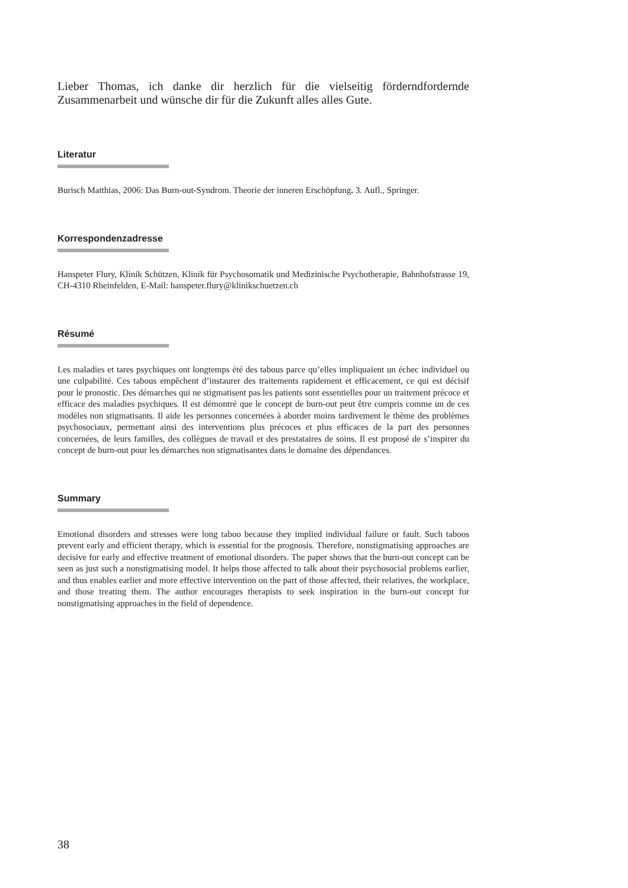Lieber Thomas, ich danke dir herzlich für die vielseitig förderndfordernde Zusammenarbeit und wünsche dir für die Zukunft alles alles Gute.
Literatur
Burisch Matthias, 2006: Das Burn-out-Syndrom. Theorie der inneren Erschöpfung. 3. Aufl., Springer.
Korrespondenzadresse
Hanspeter Flury, Klinik Schützen, Klinik für Psychosomatik und Medizinische Psychotherapie, Bahnhofstrasse 19, CH-4310 Rheinfelden, E-Mail: hanspeter.flury@klinikschuetzen.ch
Résumé
Les maladies et tares psychiques ont longtemps été des tabous parce qu’elles impliquaient un échec individuel ou une culpabilité. Ces tabous empêchent d’instaurer des traitements rapidement et efficacement, ce qui est décisif pour le pronostic. Des démarches qui ne stigmatisent pas les patients sont essentielles pour un traitement précoce et efficace des maladies psychiques. Il est démontré que le concept de burn-out peut être compris comme un de ces modèles non stigmatisants. Il aide les personnes concernées à aborder moins tardivement le thème des problèmes psychosociaux, permettant ainsi des interventions plus précoces et plus efficaces de la part des personnes concernées, de leurs familles, des collègues de travail et des prestataires de soins. Il est proposé de s’inspirer du concept de burn-out pour les démarches non stigmatisantes dans le domaine des dépendances.
Summary
Emotional disorders and stresses were long taboo because they implied individual failure or fault. Such taboos prevent early and efficient therapy, which is essential for the prognosis. Therefore, nonstigmatising approaches are decisive for early and effective treatment of emotional disorders. The paper shows that the burn-out concept can be seen as just such a nonstigmatising model. It helps those affected to talk about their psychosocial problems earlier, and thus enables earlier and more effective intervention on the part of those affected, their relatives, the workplace, and those treating them. The author encourages therapists to seek inspiration in the burn-out concept for nonstigmatising approaches in the field of dependence.
38